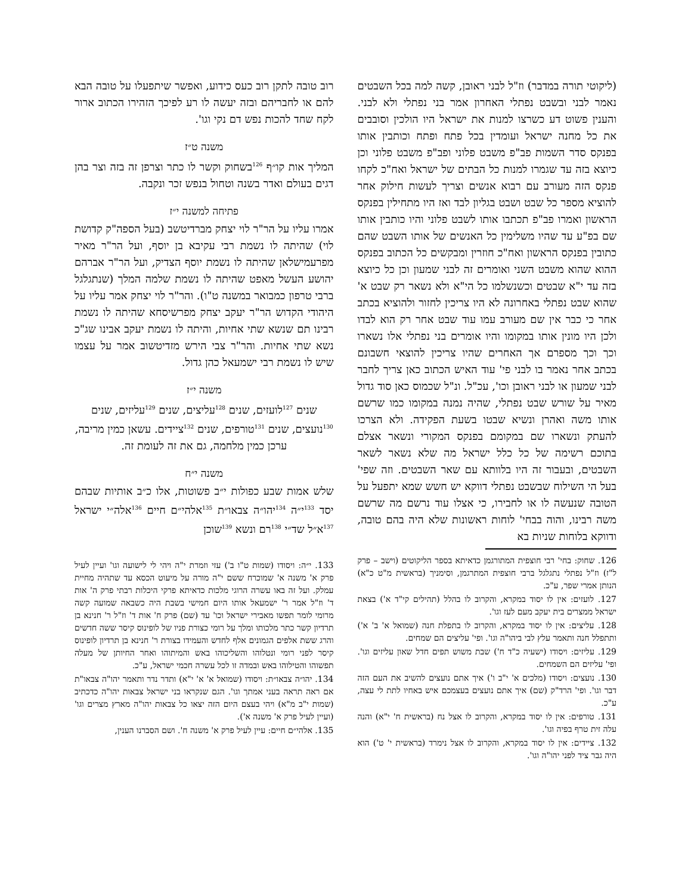(ליקוטי תורה במדבר) וז"ל לבני ראובן, קשה למה בכל השבטים נאמר לבני ובשבט נפתלי האחרון אמר בני נפתלי ולא לבני. והענין פשוט דע כשרצו למנות את ישראל היו הולכין וסובבים את כל מחנה ישראל ועומדין בכל פתח ופתח וכותבין אותו בפנקס סדר השמות פב"פ משבט פלוני ופב"פ משבט פלוני וכן כיוצא בזה עד שגמרו למנות כל הבתים של ישראל ואח"כ לקחו פנקס הזה מעורב עם רבוא אנשים וצריך לעשות חילוק אחר להוציא מספר כל שבט ושבט בגליון לבד ואז היו מתחילין בפנקס הראשון ואמרו פב"פ תכתבו אותו לשבט פלוני והיו כותבין אותו שם בפ"ע עד שהיו משלימין כל האנשים של אותו השבט שהם כתובין בפנקס הראשון ואח"כ חוזרין ומבקשים כל הכתוב בפנקס ההוא שהוא משבט השני ואומרים זה לבני שמעון וכן כל כיוצא בזה עד י"א שבטים וכשנשלמו כל הי"א ולא נשאר רק שבט א' שהוא שבט נפתלי באחרונה לא היו צריכין לחזור ולהוציא בכתב אחר כי כבר אין שם מעורב עמו עוד שבט אחר רק הוא לבדו ולכן היו מונין אותו במקומו והיו אומרים בני נפתלי אלו נשארו וכך וכך מספרם אך האחרים שהיו צריכין להוצאי חשבונם בכתב אחר נאמר בו לבני פי' עוד האיש הכתוב כאן צריך לחבר לבני שמעון או לבני ראובן וכו', עכ"ל. ונ"ל שכמוס כאן סוד גדול מאיר על שורש שבט נפתלי, שהיה נמנה במקומו כמו שרשם אותו משה ואהרן ונשיא שבטו בשעת הפקידה. ולא הצרכו להעתק ונשארו שם במקומם בפנקס המקורי ונשאר אצלם בתוכם רשימה של כל כלל ישראל מה שלא נשאר לשאר השבטים, ובעבור זה היו בלוותא עם שאר השבטים. וזה שפי' בעל הי השילוח שבשבט נפתלי דווקא יש חשש שמא יתפעל על הטובה שנעשה לו או לחבירו, כי אצלו עוד נרשם מה שרשם משה רבינו, והוה בבחי' לוחות ראשונות שלא היה בהם טובה, ודווקא בלוחות שניות בא
126. שחוק: בחי' רבי חוצפית המתורגמן כדאיתא בספר הליקוטים (וישב – פרק ל"ז) וז"ל נפתלי נתגלגל ברבי חוצפית המתרגמן, וסימניך (בראשית מ"ט כ"א) הנותן אמרי שפר, ע"כ.
127. לועזים: אין לו יסוד במקרא, והקרוב לו בהלל (תהילים קי"ד א') בצאת ישראל ממצרים בית יעקב מעם לעז וגו'.
128. עליצים: אין לו יסוד במקרא, והקרוב לו בתפלת חנה (שמואל א' ב' א') ותתפלל חנה ותאמר עלץ לבי ביהו"ה וגו'. ופי' עליצים הם שמחים.
129. עליזים: ויסודו (ישעיה כ"ד ח') שבת משוש תפים חדל שאון עליזים וגו'. ופי' עליזים הם השמחים.
130. נועצים: ויסודו (מלכים א' י"ב ו') איך אתם נועצים להשיב את העם הזה דבר וגו'. ופי' הרד"ק (שם) איך אתם נועצים בעצמכם איש באחיו לתת לי עצה, ע"כ.
131. טורפים: אין לו יסוד במקרא, והקרוב לו אצל נח (בראשית ח' י"א) והנה עלה זית טרף בפיה וגו'.
132. ציידים: אין לו יסוד במקרא, והקרוב לו אצל נימרד (בראשית י' ט') הוא היה גבר ציד לפני יהו"ה וגו'.
רוב טובה לתקן רוב כעס כידוע, ואפשר שיתפעלו על טובה הבא להם או לחבריהם ובזה יעשה לו רע לפיכך הזהירו הכתוב ארור לקח שחד להכות נפש דם נקי וגו'.
משנה ט״ז
המליך אות קו״ף <sup>126</sup>בשחוק וקשר לו כתר וצרפן זה בזה וצר בהן דגים בעולם ואדר בשנה וטחול בנפש זכר ונקבה.
פתיחה למשנה י״ז
אמרו עליו על הר"ר לוי יצחק מברדיטשב (בעל הספה"ק קדושת לוי) שהיתה לו נשמת רבי עקיבא בן יוסף, ועל הר"ר מאיר מפרעמישלאן שהיתה לו נשמת יוסף הצדיק, ועל הר"ר אברהם יהושע העשל מאפט שהיתה לו נשמת שלמה המלך (שנתגלגל ברבי טרפון כמבואר במשנה ט"ו). והר"ר לוי יצחק אמר עליו על היהודי הקדוש הר"ר יעקב יצחק מפרשיסחא שהיתה לו נשמת רבינו תם שנשא שתי אחיות, והיתה לו נשמת יעקב אבינו שג"כ נשא שתי אחיות. והר"ר צבי הירש מזדיטשוב אמר על עצמו שיש לו נשמת רבי ישמעאל כהן גדול.
משנה י״ז
שנים <sup>127</sup>לועזים, שנים <sup>128</sup>עליצים, שנים <sup>129</sup>עליזים, שנים <sup>130</sup>נועצים, שנים <sup>131</sup>טורפים, שנים <sup>132</sup>ציידים. עשאן כמין מריבה, ערכן כמין מלחמה, גם את זה לעומת זה.
משנה י״ח
שלש אמות שבע כפולות י״ב פשוטות, אלו כ״ב אותיות שבהם יסד <sup>133</sup>י״ה <sup>134</sup>יהו״ה צבאו״ת <sup>135</sup>אלהי״ם חיים <sup>136</sup>אלה״י ישראל <sup>137</sup>א״ל שד״י <sup>138</sup>רם ונשא <sup>139</sup>שוכן
133. י״ה: ויסודו (שמות ט"ו ב') עזי וזמרת י"ה ויהי לי לישועה וגו' ועיין לעיל פרק א' משנה א' שמוכרח ששם י"ה מורה על מיעוט הכסא עד שתהיה מחיית עמלק. ועל זה באו עשרה הרוגי מלכות כדאיתא פרקי היכלות רבתי פרק ה' אות ד' וז"ל אמר ר' ישמעאל אותו היום חמישי בשבת היה כשבאה שמועה קשה מרומי לומר תפשו מאבירי ישראל וכו' עד (שם) פרק ח' אות ד' וז"ל ר' חנינא בן תרדיון קשר כתר מלכותו ומלך על רומי כצורת פניו של לופינוס קיסר ששה חדשים והרג ששת אלפים הגמונים אלף לחדש והעמידו בצורת ר' חנינא בן תרדיון לופינוס קיסר לפני רומי ונטלוהו והשליכוהו באש והמיתוהו ואחר החיותן של מעלה תפשוהו והטילוהו באש ובמדה זו לכל עשרה חכמי ישראל, ע"כ.
134. יהו״ה צבאו״ת: ויסודו (שמואל א' א' י"א) ותדר נדר ותאמר יהו"ה צבאו"ת אם ראה תראה בעני אמתך וגו'. הגם שנקראו בני ישראל צבאות יהו"ה כדכתיב (שמות י"ב מ"א) ויהי בעצם היום הזה יצאו כל צבאות יהו"ה מארץ מצרים וגו' (ועיין לעיל פרק א' משנה א').
135. אלהי״ם חיים: עיין לעיל פרק א' משנה ח'. ושם הסברנו הענין,